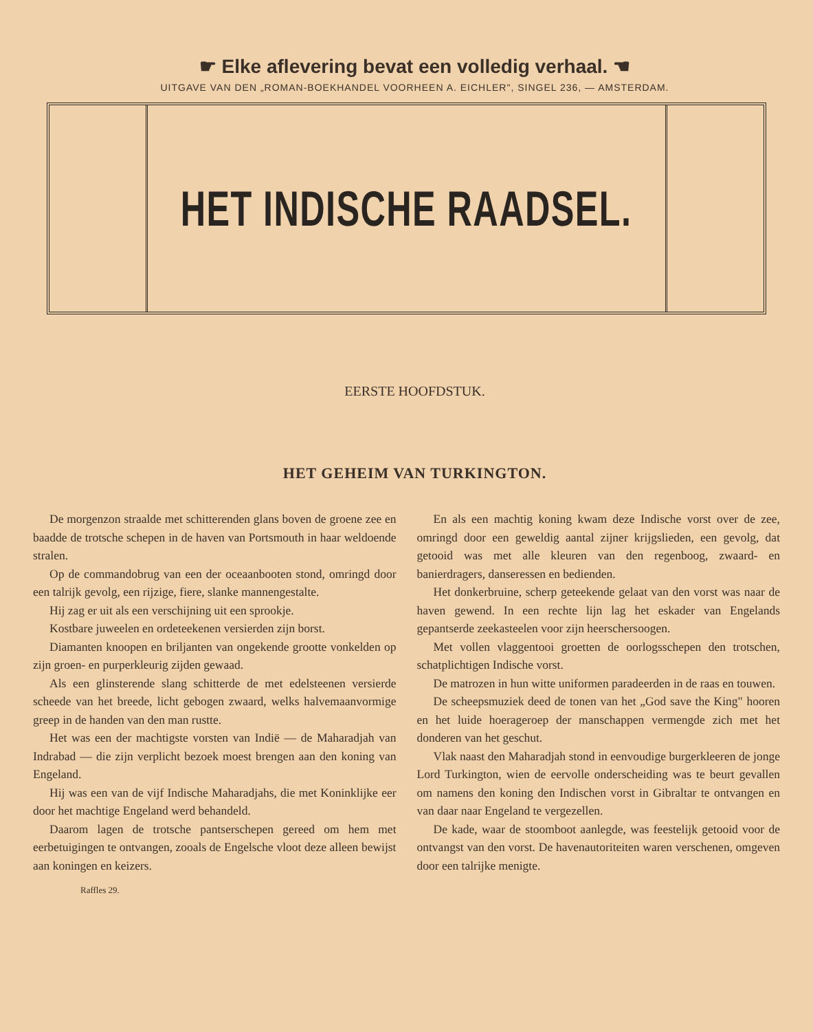☛ Elke aflevering bevat een volledig verhaal. ☚
UITGAVE VAN DEN „ROMAN-BOEKHANDEL VOORHEEN A. EICHLER", SINGEL 236, — AMSTERDAM.
HET INDISCHE RAADSEL.
EERSTE HOOFDSTUK.
HET GEHEIM VAN TURKINGTON.
De morgenzon straalde met schitterenden glans boven de groene zee en baadde de trotsche schepen in de haven van Portsmouth in haar weldoende stralen.
Op de commandobrug van een der oceaanbooten stond, omringd door een talrijk gevolg, een rijzige, fiere, slanke mannengestalte.
Hij zag er uit als een verschijning uit een sprookje.
Kostbare juweelen en ordeteekenen versierden zijn borst.
Diamanten knoopen en briljanten van ongekende grootte vonkelden op zijn groen- en purperkleurig zijden gewaad.
Als een glinsterende slang schitterde de met edelsteenen versierde scheede van het breede, licht gebogen zwaard, welks halvemaanvormige greep in de handen van den man rustte.
Het was een der machtigste vorsten van Indië — de Maharadjah van Indrabad — die zijn verplicht bezoek moest brengen aan den koning van Engeland.
Hij was een van de vijf Indische Maharadjahs, die met Koninklijke eer door het machtige Engeland werd behandeld.
Daarom lagen de trotsche pantserschepen gereed om hem met eerbetuigingen te ontvangen, zooals de Engelsche vloot deze alleen bewijst aan koningen en keizers.
Raffles 29.
En als een machtig koning kwam deze Indische vorst over de zee, omringd door een geweldig aantal zijner krijgslieden, een gevolg, dat getooid was met alle kleuren van den regenboog, zwaard- en banierdragers, danseressen en bedienden.
Het donkerbruine, scherp geteekende gelaat van den vorst was naar de haven gewend. In een rechte lijn lag het eskader van Engelands gepantserde zeekasteelen voor zijn heerschersoogen.
Met vollen vlaggentooi groetten de oorlogsschepen den trotschen, schatplichtigen Indische vorst.
De matrozen in hun witte uniformen paradeerden in de raas en touwen.
De scheepsmuziek deed de tonen van het „God save the King" hooren en het luide hoerageroep der manschappen vermengde zich met het donderen van het geschut.
Vlak naast den Maharadjah stond in eenvoudige burgerkleeren de jonge Lord Turkington, wien de eervolle onderscheiding was te beurt gevallen om namens den koning den Indischen vorst in Gibraltar te ontvangen en van daar naar Engeland te vergezellen.
De kade, waar de stoomboot aanlegde, was feestelijk getooid voor de ontvangst van den vorst. De havenautoriteiten waren verschenen, omgeven door een talrijke menigte.